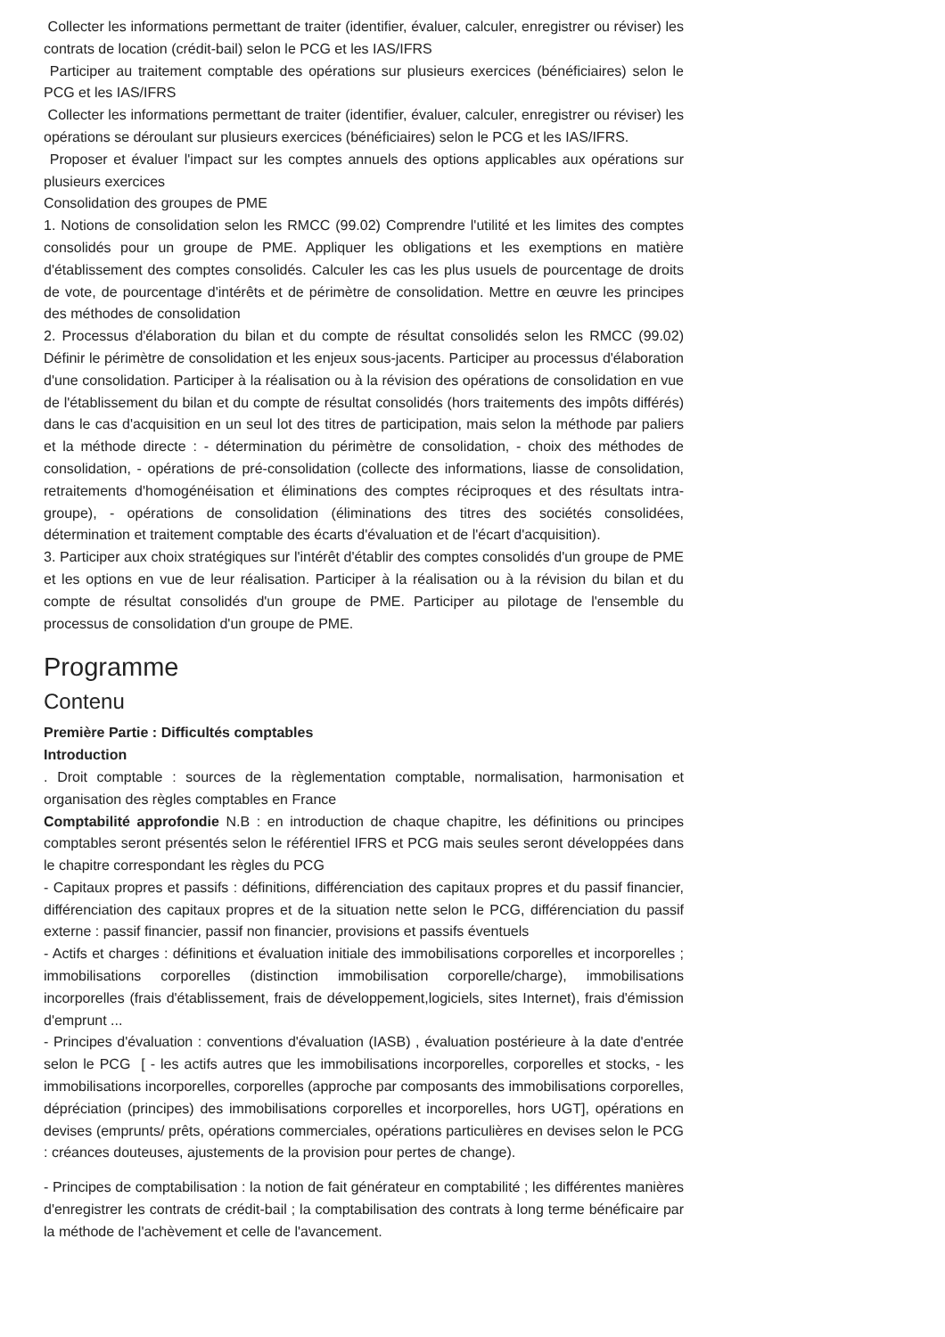Collecter les informations permettant de traiter (identifier, évaluer, calculer, enregistrer ou réviser) les contrats de location (crédit-bail) selon le PCG et les IAS/IFRS
Participer au traitement comptable des opérations sur plusieurs exercices (bénéficiaires) selon le PCG et les IAS/IFRS
Collecter les informations permettant de traiter (identifier, évaluer, calculer, enregistrer ou réviser) les opérations se déroulant sur plusieurs exercices (bénéficiaires) selon le PCG et les IAS/IFRS.
Proposer et évaluer l'impact sur les comptes annuels des options applicables aux opérations sur plusieurs exercices
Consolidation des groupes de PME
1. Notions de consolidation selon les RMCC (99.02) Comprendre l'utilité et les limites des comptes consolidés pour un groupe de PME. Appliquer les obligations et les exemptions en matière d'établissement des comptes consolidés. Calculer les cas les plus usuels de pourcentage de droits de vote, de pourcentage d'intérêts et de périmètre de consolidation. Mettre en œuvre les principes des méthodes de consolidation
2. Processus d'élaboration du bilan et du compte de résultat consolidés selon les RMCC (99.02) Définir le périmètre de consolidation et les enjeux sous-jacents. Participer au processus d'élaboration d'une consolidation. Participer à la réalisation ou à la révision des opérations de consolidation en vue de l'établissement du bilan et du compte de résultat consolidés (hors traitements des impôts différés) dans le cas d'acquisition en un seul lot des titres de participation, mais selon la méthode par paliers et la méthode directe : - détermination du périmètre de consolidation, - choix des méthodes de consolidation, - opérations de pré-consolidation (collecte des informations, liasse de consolidation, retraitements d'homogénéisation et éliminations des comptes réciproques et des résultats intra-groupe), - opérations de consolidation (éliminations des titres des sociétés consolidées, détermination et traitement comptable des écarts d'évaluation et de l'écart d'acquisition).
3. Participer aux choix stratégiques sur l'intérêt d'établir des comptes consolidés d'un groupe de PME et les options en vue de leur réalisation. Participer à la réalisation ou à la révision du bilan et du compte de résultat consolidés d'un groupe de PME. Participer au pilotage de l'ensemble du processus de consolidation d'un groupe de PME.
Programme
Contenu
Première Partie : Difficultés comptables
Introduction
. Droit comptable : sources de la règlementation comptable, normalisation, harmonisation et organisation des règles comptables en France
Comptabilité approfondie N.B : en introduction de chaque chapitre, les définitions ou principes comptables seront présentés selon le référentiel IFRS et PCG mais seules seront développées dans le chapitre correspondant les règles du PCG
- Capitaux propres et passifs : définitions, différenciation des capitaux propres et du passif financier, différenciation des capitaux propres et de la situation nette selon le PCG, différenciation du passif externe : passif financier, passif non financier, provisions et passifs éventuels
- Actifs et charges : définitions et évaluation initiale des immobilisations corporelles et incorporelles ; immobilisations corporelles (distinction immobilisation corporelle/charge), immobilisations incorporelles (frais d'établissement, frais de développement,logiciels, sites Internet), frais d'émission d'emprunt ...
- Principes d'évaluation : conventions d'évaluation (IASB) , évaluation postérieure à la date d'entrée selon le PCG [ - les actifs autres que les immobilisations incorporelles, corporelles et stocks, - les immobilisations incorporelles, corporelles (approche par composants des immobilisations corporelles, dépréciation (principes) des immobilisations corporelles et incorporelles, hors UGT], opérations en devises (emprunts/ prêts, opérations commerciales, opérations particulières en devises selon le PCG : créances douteuses, ajustements de la provision pour pertes de change).
- Principes de comptabilisation : la notion de fait générateur en comptabilité ; les différentes manières d'enregistrer les contrats de crédit-bail ; la comptabilisation des contrats à long terme bénéficaire par la méthode de l'achèvement et celle de l'avancement.